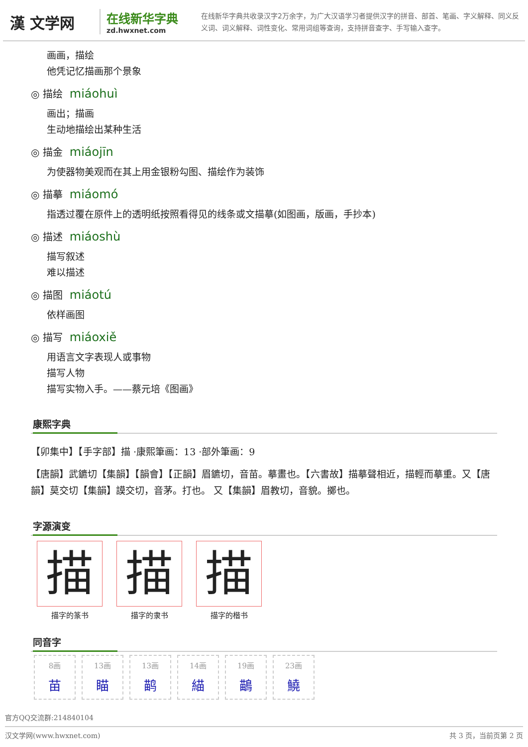漢 文学网
在线新华字典
zd.hwxnet.com
在线新华字典共收录汉字2万余字，为广大汉语学习者提供汉字的拼音、部首、笔画、字义解释、同义反义词、词义解释、词性变化、常用词组等查询，支持拼音查字、手写输入查字。
画画，描绘
他凭记忆描画那个景象
◎ 描绘 miáohuì
画出；描画
生动地描绘出某种生活
◎ 描金 miáojīn
为使器物美观而在其上用金银粉勾图、描绘作为装饰
◎ 描摹 miáomó
指透过覆在原件上的透明纸按照看得见的线条或文描摹(如图画，版画，手抄本)
◎ 描述 miáoshù
描写叙述
难以描述
◎ 描图 miáotú
依样画图
◎ 描写 miáoxiě
用语言文字表现人或事物
描写人物
描写实物入手。——蔡元培《图画》
康熙字典
【卯集中】【手字部】描 ·康熙筆画：13 ·部外筆画：9
【唐韻】武鑣切【集韻】【韻會】【正韻】眉鑣切，音苗。摹畫也。【六書故】描摹聲相近，描輕而摹重。又【唐韻】莫交切【集韻】謨交切，音茅。打也。 又【集韻】眉教切，音貌。擲也。
字源演变
描
描字的篆书
描
描字的隶书
描
描字的楷书
同音字
8画
苗
13画
瞄
13画
鹋
14画
緢
19画
鶓
23画
鱙
官方QQ交流群:214840104
汉文学网(www.hwxnet.com) 共 3 页，当前页第 2 页